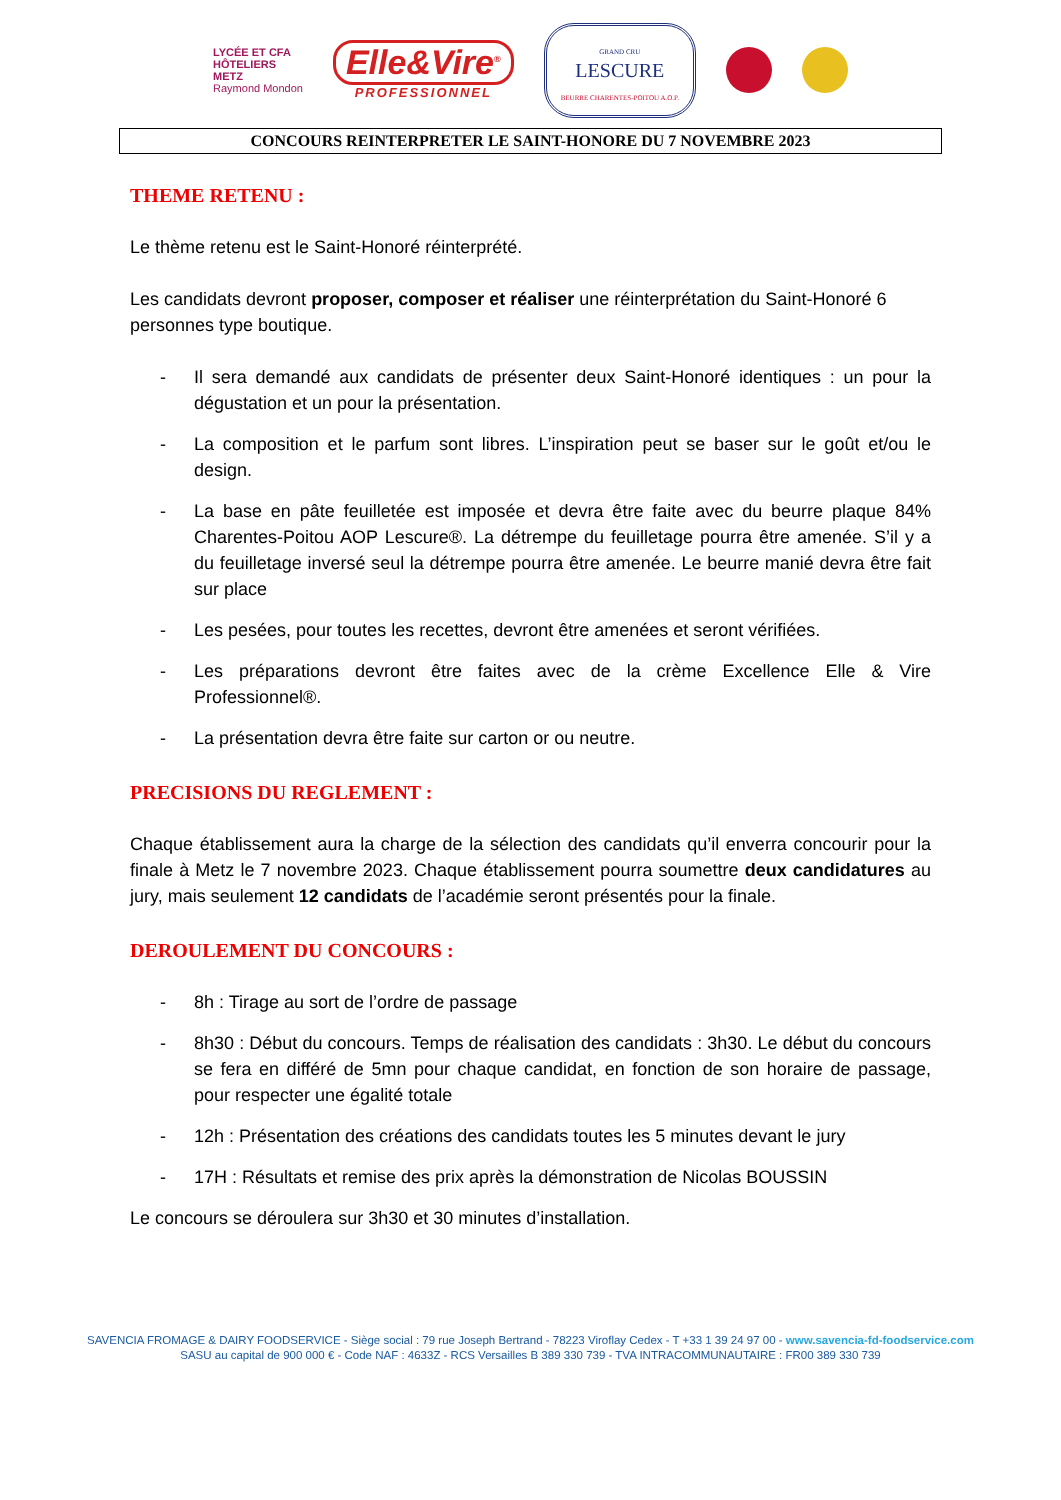LYCÉE ET CFA
HÔTELIERS
METZ
Raymond Mondon
Elle&Vire<sup>®</sup>
PROFESSIONNEL
GRAND CRU
LESCURE
BEURRE CHARENTES-POITOU A.O.P.
CONCOURS REINTERPRETER LE SAINT-HONORE DU 7 NOVEMBRE 2023
THEME RETENU :
Le thème retenu est le Saint-Honoré réinterprété.
Les candidats devront proposer, composer et réaliser une réinterprétation du Saint-Honoré 6 personnes type boutique.
- Il sera demandé aux candidats de présenter deux Saint-Honoré identiques : un pour la dégustation et un pour la présentation.
- La composition et le parfum sont libres. L’inspiration peut se baser sur le goût et/ou le design.
- La base en pâte feuilletée est imposée et devra être faite avec du beurre plaque 84% Charentes-Poitou AOP Lescure®. La détrempe du feuilletage pourra être amenée. S’il y a du feuilletage inversé seul la détrempe pourra être amenée. Le beurre manié devra être fait sur place
- Les pesées, pour toutes les recettes, devront être amenées et seront vérifiées.
- Les préparations devront être faites avec de la crème Excellence Elle & Vire Professionnel®.
- La présentation devra être faite sur carton or ou neutre.
PRECISIONS DU REGLEMENT :
Chaque établissement aura la charge de la sélection des candidats qu’il enverra concourir pour la finale à Metz le 7 novembre 2023. Chaque établissement pourra soumettre deux candidatures au jury, mais seulement 12 candidats de l’académie seront présentés pour la finale.
DEROULEMENT DU CONCOURS :
- 8h : Tirage au sort de l’ordre de passage
- 8h30 : Début du concours. Temps de réalisation des candidats : 3h30. Le début du concours se fera en différé de 5mn pour chaque candidat, en fonction de son horaire de passage, pour respecter une égalité totale
- 12h : Présentation des créations des candidats toutes les 5 minutes devant le jury
- 17H : Résultats et remise des prix après la démonstration de Nicolas BOUSSIN
Le concours se déroulera sur 3h30 et 30 minutes d’installation.
SAVENCIA FROMAGE & DAIRY FOODSERVICE - Siège social : 79 rue Joseph Bertrand - 78223 Viroflay Cedex - T +33 1 39 24 97 00 - www.savencia-fd-foodservice.com
SASU au capital de 900 000 € - Code NAF : 4633Z - RCS Versailles B 389 330 739 - TVA INTRACOMMUNAUTAIRE : FR00 389 330 739